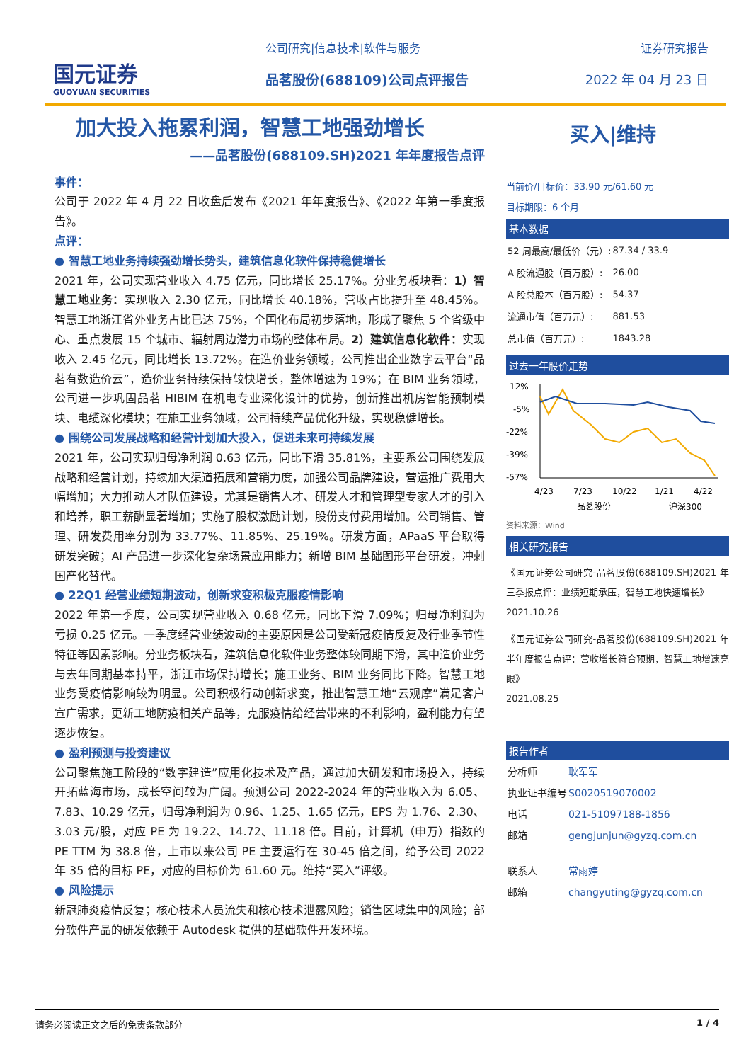国元证券
GUOYUAN SECURITIES
公司研究|信息技术|软件与服务
品茗股份(688109)公司点评报告
证券研究报告
2022 年 04 月 23 日
加大投入拖累利润，智慧工地强劲增长
——品茗股份(688109.SH)2021 年年度报告点评
事件：
公司于 2022 年 4 月 22 日收盘后发布《2021 年年度报告》、《2022 年第一季度报告》。
点评：
● 智慧工地业务持续强劲增长势头，建筑信息化软件保持稳健增长
2021 年，公司实现营业收入 4.75 亿元，同比增长 25.17%。分业务板块看：1）智慧工地业务：实现收入 2.30 亿元，同比增长 40.18%，营收占比提升至 48.45%。智慧工地浙江省外业务占比已达 75%，全国化布局初步落地，形成了聚焦 5 个省级中心、重点发展 15 个城市、辐射周边潜力市场的整体布局。2）建筑信息化软件：实现收入 2.45 亿元，同比增长 13.72%。在造价业务领域，公司推出企业数字云平台“品茗有数造价云”，造价业务持续保持较快增长，整体增速为 19%；在 BIM 业务领域，公司进一步巩固品茗 HIBIM 在机电专业深化设计的优势，创新推出机房智能预制模块、电缆深化模块；在施工业务领域，公司持续产品优化升级，实现稳健增长。
● 围绕公司发展战略和经营计划加大投入，促进未来可持续发展
2021 年，公司实现归母净利润 0.63 亿元，同比下滑 35.81%，主要系公司围绕发展战略和经营计划，持续加大渠道拓展和营销力度，加强公司品牌建设，营运推广费用大幅增加；大力推动人才队伍建设，尤其是销售人才、研发人才和管理型专家人才的引入和培养，职工薪酬显著增加；实施了股权激励计划，股份支付费用增加。公司销售、管理、研发费用率分别为 33.77%、11.85%、25.19%。研发方面，APaaS 平台取得研发突破；AI 产品进一步深化复杂场景应用能力；新增 BIM 基础图形平台研发，冲刺国产化替代。
● 22Q1 经营业绩短期波动，创新求变积极克服疫情影响
2022 年第一季度，公司实现营业收入 0.68 亿元，同比下滑 7.09%；归母净利润为亏损 0.25 亿元。一季度经营业绩波动的主要原因是公司受新冠疫情反复及行业季节性特征等因素影响。分业务板块看，建筑信息化软件业务整体较同期下滑，其中造价业务与去年同期基本持平，浙江市场保持增长；施工业务、BIM 业务同比下降。智慧工地业务受疫情影响较为明显。公司积极行动创新求变，推出智慧工地“云观摩”满足客户宣广需求，更新工地防疫相关产品等，克服疫情给经营带来的不利影响，盈利能力有望逐步恢复。
● 盈利预测与投资建议
公司聚焦施工阶段的“数字建造”应用化技术及产品，通过加大研发和市场投入，持续开拓蓝海市场，成长空间较为广阔。预测公司 2022-2024 年的营业收入为 6.05、7.83、10.29 亿元，归母净利润为 0.96、1.25、1.65 亿元，EPS 为 1.76、2.30、3.03 元/股，对应 PE 为 19.22、14.72、11.18 倍。目前，计算机（申万）指数的 PE TTM 为 38.8 倍，上市以来公司 PE 主要运行在 30-45 倍之间，给予公司 2022 年 35 倍的目标 PE，对应的目标价为 61.60 元。维持“买入”评级。
● 风险提示
新冠肺炎疫情反复；核心技术人员流失和核心技术泄露风险；销售区域集中的风险；部分软件产品的研发依赖于 Autodesk 提供的基础软件开发环境。
买入|维持
当前价/目标价：33.90 元/61.60 元
目标期限：6 个月
基本数据
| 52 周最高/最低价（元）: | 87.34 / 33.9 |
| A 股流通股（百万股）: | 26.00 |
| A 股总股本（百万股）: | 54.37 |
| 流通市值（百万元）: | 881.53 |
| 总市值（百万元）: | 1843.28 |
过去一年股价走势
12%
-5%
-22%
-39%
-57%
4/23
7/23
10/22
1/21
4/22
品茗股份
沪深300
资料来源：Wind
相关研究报告
《国元证券公司研究-品茗股份(688109.SH)2021 年三季报点评：业绩短期承压，智慧工地快速增长》
2021.10.26
《国元证券公司研究-品茗股份(688109.SH)2021 年半年度报告点评：营收增长符合预期，智慧工地增速亮眼》
2021.08.25
报告作者
| 分析师 | 耿军军 |
| 执业证书编号 | S0020519070002 |
| 电话 | 021-51097188-1856 |
| 邮箱 | gengjunjun@gyzq.com.cn |
| 联系人 | 常雨婷 |
| 邮箱 | changyuting@gyzq.com.cn |
请务必阅读正文之后的免责条款部分 1 / 4